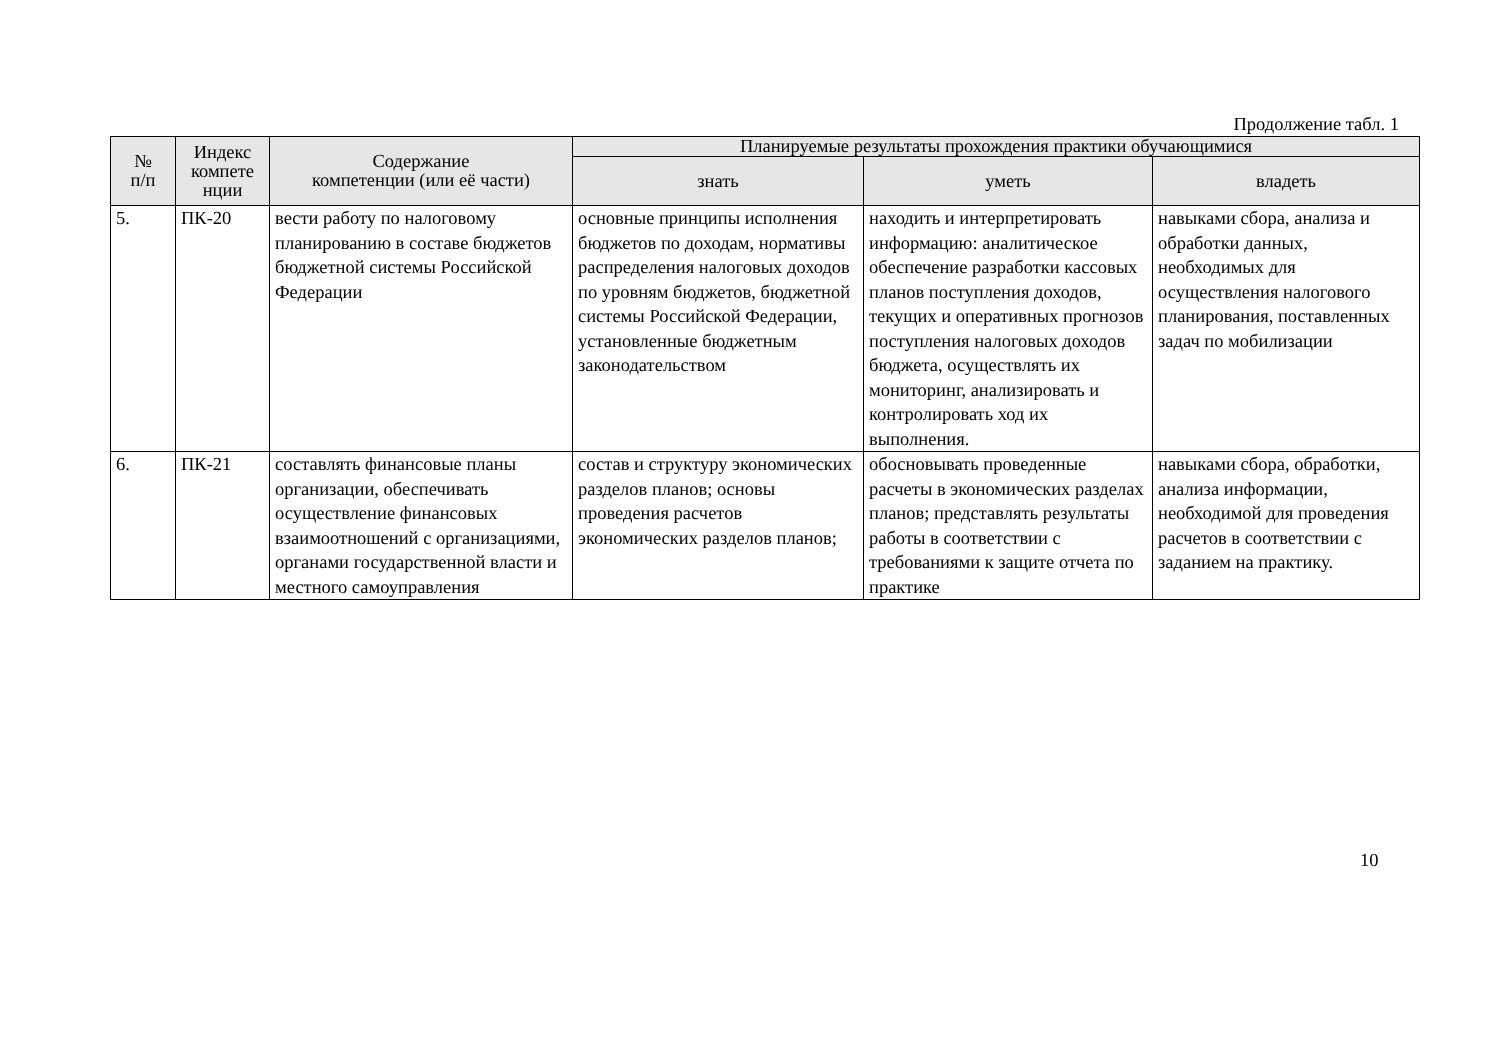Продолжение табл. 1
| № п/п | Индекс компете нции | Содержание компетенции (или её части) | Планируемые результаты прохождения практики обучающимися | | |
| --- | --- | --- | --- | --- | --- |
| | | | знать | уметь | владеть |
| 5. | ПК-20 | вести работу по налоговому планированию в составе бюджетов бюджетной системы Российской Федерации | основные принципы исполнения бюджетов по доходам, нормативы распределения налоговых доходов по уровням бюджетов, бюджетной системы Российской Федерации, установленные бюджетным законодательством | находить и интерпретировать информацию: аналитическое обеспечение разработки кассовых планов поступления доходов, текущих и оперативных прогнозов поступления налоговых доходов бюджета, осуществлять их мониторинг, анализировать и контролировать ход их выполнения. | навыками сбора, анализа и обработки данных, необходимых для осуществления налогового планирования, поставленных задач по мобилизации |
| 6. | ПК-21 | составлять финансовые планы организации, обеспечивать осуществление финансовых взаимоотношений с организациями, органами государственной власти и местного самоуправления | состав и структуру экономических разделов планов; основы проведения расчетов экономических разделов планов; | обосновывать проведенные расчеты в экономических разделах планов; представлять результаты работы в соответствии с требованиями к защите отчета по практике | навыками сбора, обработки, анализа информации, необходимой для проведения расчетов в соответствии с заданием на практику. |
10